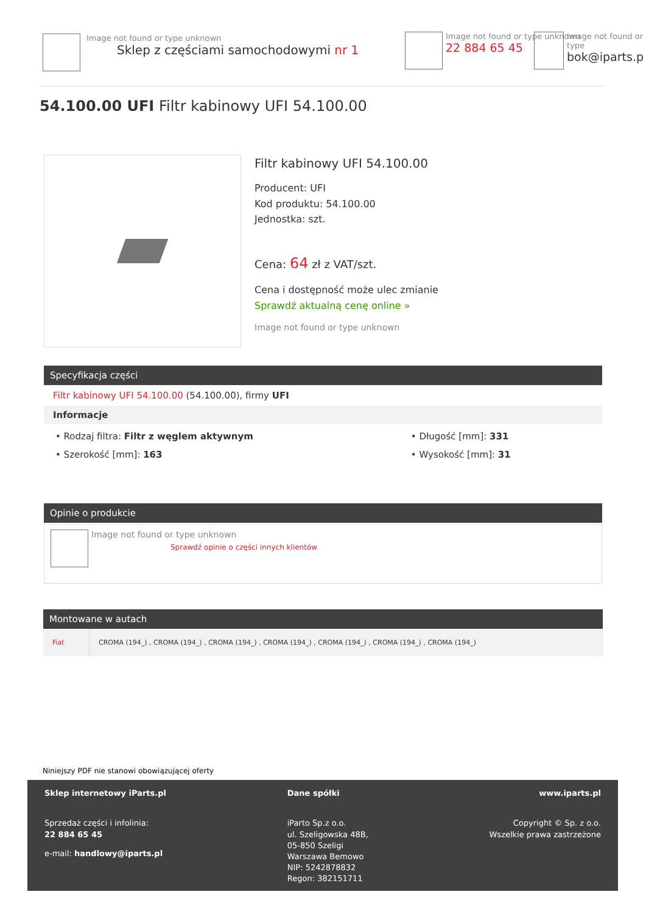Image not found or type unknown
Sklep z częściami samochodowymi nr 1
Image not found or type unknown
22 884 65 45
Image not found or type
bok@iparts.p
54.100.00 UFI Filtr kabinowy UFI 54.100.00
Filtr kabinowy UFI 54.100.00
Producent: UFI
Kod produktu: 54.100.00
Jednostka: szt.
Cena: 64 zł z VAT/szt.
Cena i dostępność może ulec zmianie
Sprawdź aktualną cenę online »
Image not found or type unknown
Specyfikacja części
Filtr kabinowy UFI 54.100.00 (54.100.00), firmy UFI
Informacje
| • Rodzaj filtra: Filtr z węglem aktywnym | • Długość [mm]: 331 |
| • Szerokość [mm]: 163 | • Wysokość [mm]: 31 |
Opinie o produkcie
Image not found or type unknown
Sprawdź opinie o części innych klientów
Montowane w autach
| Fiat | CROMA (194_) , CROMA (194_) , CROMA (194_) , CROMA (194_) , CROMA (194_) , CROMA (194_) , CROMA (194_) |
Niniejszy PDF nie stanowi obowiązującej oferty
Sklep internetowy iParts.pl
Sprzedaż części i infolinia:
22 884 65 45
e-mail: handlowy@iparts.pl
Dane spółki
iParto Sp.z o.o.
ul. Szeligowska 48B,
05-850 Szeligi
Warszawa Bemowo
NIP: 5242878832
Regon: 382151711
www.iparts.pl
Copyright © Sp. z o.o.
Wszelkie prawa zastrzeżone